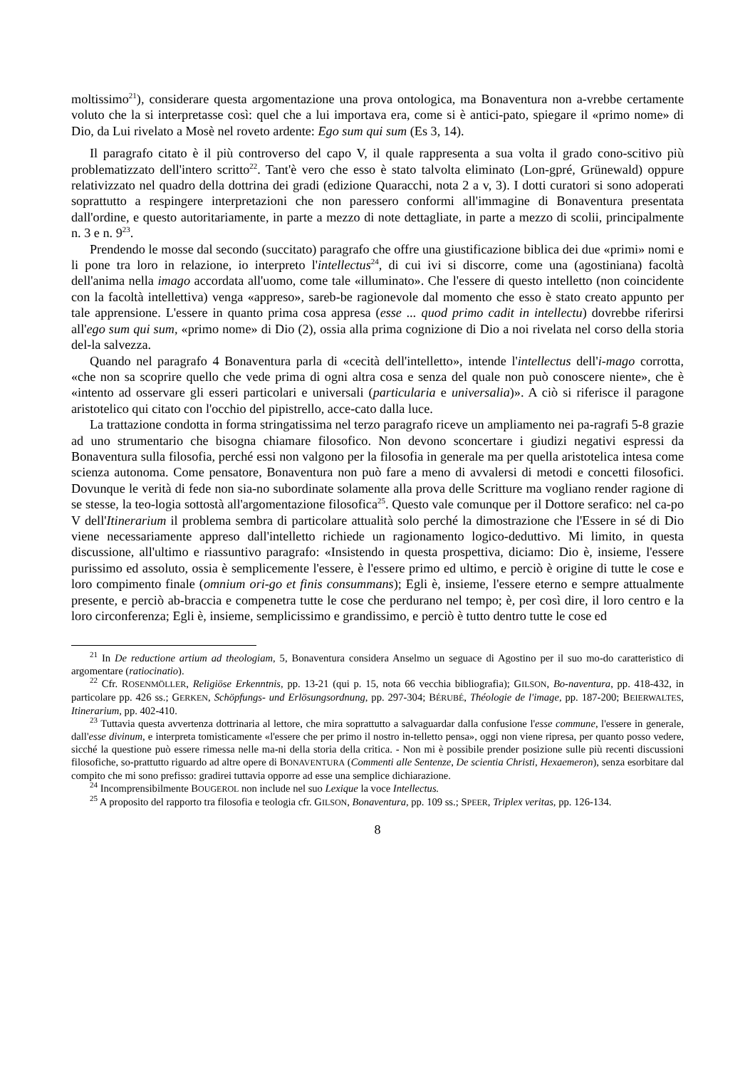moltissimo<sup>21</sup>), considerare questa argomentazione una prova ontologica, ma Bonaventura non a-vrebbe certamente voluto che la si interpretasse così: quel che a lui importava era, come si è antici-pato, spiegare il «primo nome» di Dio, da Lui rivelato a Mosè nel roveto ardente: Ego sum qui sum (Es 3, 14).
Il paragrafo citato è il più controverso del capo V, il quale rappresenta a sua volta il grado cono-scitivo più problematizzato dell'intero scritto<sup>22</sup>. Tant'è vero che esso è stato talvolta eliminato (Lon-gpré, Grünewald) oppure relativizzato nel quadro della dottrina dei gradi (edizione Quaracchi, nota 2 a v, 3). I dotti curatori si sono adoperati soprattutto a respingere interpretazioni che non paressero conformi all'immagine di Bonaventura presentata dall'ordine, e questo autoritariamente, in parte a mezzo di note dettagliate, in parte a mezzo di scolii, principalmente n. 3 e n. 9<sup>23</sup>.
Prendendo le mosse dal secondo (succitato) paragrafo che offre una giustificazione biblica dei due «primi» nomi e li pone tra loro in relazione, io interpreto l'intellectus<sup>24</sup>, di cui ivi si discorre, come una (agostiniana) facoltà dell'anima nella imago accordata all'uomo, come tale «illuminato». Che l'essere di questo intelletto (non coincidente con la facoltà intellettiva) venga «appreso», sareb-be ragionevole dal momento che esso è stato creato appunto per tale apprensione. L'essere in quanto prima cosa appresa (esse ... quod primo cadit in intellectu) dovrebbe riferirsi all'ego sum qui sum, «primo nome» di Dio (2), ossia alla prima cognizione di Dio a noi rivelata nel corso della storia del-la salvezza.
Quando nel paragrafo 4 Bonaventura parla di «cecità dell'intelletto», intende l'intellectus dell'i-mago corrotta, «che non sa scoprire quello che vede prima di ogni altra cosa e senza del quale non può conoscere niente», che è «intento ad osservare gli esseri particolari e universali (particularia e universalia)». A ciò si riferisce il paragone aristotelico qui citato con l'occhio del pipistrello, acce-cato dalla luce.
La trattazione condotta in forma stringatissima nel terzo paragrafo riceve un ampliamento nei pa-ragrafi 5-8 grazie ad uno strumentario che bisogna chiamare filosofico. Non devono sconcertare i giudizi negativi espressi da Bonaventura sulla filosofia, perché essi non valgono per la filosofia in generale ma per quella aristotelica intesa come scienza autonoma. Come pensatore, Bonaventura non può fare a meno di avvalersi di metodi e concetti filosofici. Dovunque le verità di fede non sia-no subordinate solamente alla prova delle Scritture ma vogliano render ragione di se stesse, la teo-logia sottostà all'argomentazione filosofica<sup>25</sup>. Questo vale comunque per il Dottore serafico: nel ca-po V dell'Itinerarium il problema sembra di particolare attualità solo perché la dimostrazione che l'Essere in sé di Dio viene necessariamente appreso dall'intelletto richiede un ragionamento logico-deduttivo. Mi limito, in questa discussione, all'ultimo e riassuntivo paragrafo: «Insistendo in questa prospettiva, diciamo: Dio è, insieme, l'essere purissimo ed assoluto, ossia è semplicemente l'essere, è l'essere primo ed ultimo, e perciò è origine di tutte le cose e loro compimento finale (omnium ori-go et finis consummans); Egli è, insieme, l'essere eterno e sempre attualmente presente, e perciò ab-braccia e compenetra tutte le cose che perdurano nel tempo; è, per così dire, il loro centro e la loro circonferenza; Egli è, insieme, semplicissimo e grandissimo, e perciò è tutto dentro tutte le cose ed
<sup>21</sup> In De reductione artium ad theologiam, 5, Bonaventura considera Anselmo un seguace di Agostino per il suo mo-do caratteristico di argomentare (ratiocinatio).
<sup>22</sup> Cfr. ROSENMÖLLER, Religiöse Erkenntnis, pp. 13-21 (qui p. 15, nota 66 vecchia bibliografia); GILSON, Bo-naventura, pp. 418-432, in particolare pp. 426 ss.; GERKEN, Schöpfungs- und Erlösungsordnung, pp. 297-304; BÉRUBÉ, Théologie de l'image, pp. 187-200; BEIERWALTES, Itinerarium, pp. 402-410.
<sup>23</sup> Tuttavia questa avvertenza dottrinaria al lettore, che mira soprattutto a salvaguardar dalla confusione l'esse commune, l'essere in generale, dall'esse divinum, e interpreta tomisticamente «l'essere che per primo il nostro in-telletto pensa», oggi non viene ripresa, per quanto posso vedere, sicché la questione può essere rimessa nelle ma-ni della storia della critica. - Non mi è possibile prender posizione sulle più recenti discussioni filosofiche, so-prattutto riguardo ad altre opere di BONAVENTURA (Commenti alle Sentenze, De scientia Christi, Hexaemeron), senza esorbitare dal compito che mi sono prefisso: gradirei tuttavia opporre ad esse una semplice dichiarazione.
<sup>24</sup> Incomprensibilmente BOUGEROL non include nel suo Lexique la voce Intellectus.
<sup>25</sup> A proposito del rapporto tra filosofia e teologia cfr. GILSON, Bonaventura, pp. 109 ss.; SPEER, Triplex veritas, pp. 126-134.
8